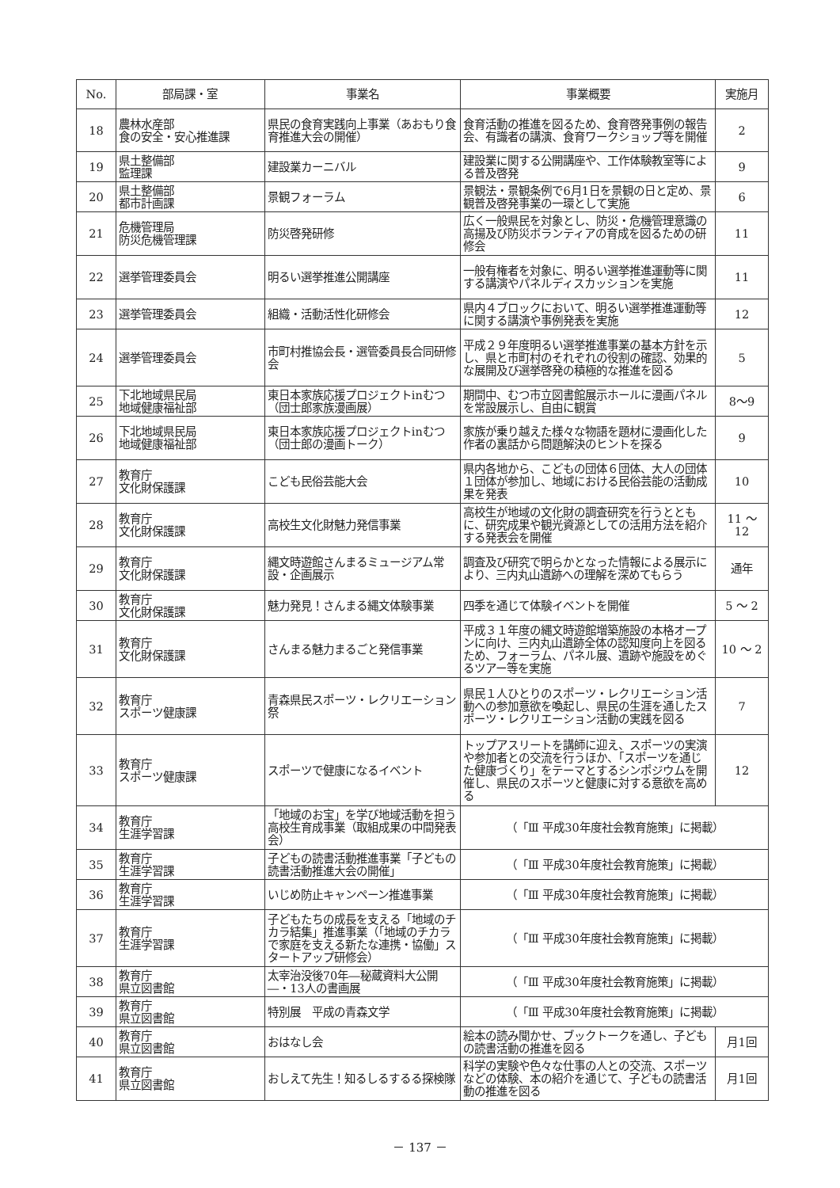| No. | 部局課・室 | 事業名 | 事業概要 | 実施月 |
| --- | --- | --- | --- | --- |
| 18 | 農林水産部 食の安全・安心推進課 | 県民の食育実践向上事業（あおもり食育推進大会の開催） | 食育活動の推進を図るため、食育啓発事例の報告会、有識者の講演、食育ワークショップ等を開催 | 2 |
| 19 | 県土整備部 監理課 | 建設業カーニバル | 建設業に関する公開講座や、工作体験教室等による普及啓発 | 9 |
| 20 | 県土整備部 都市計画課 | 景観フォーラム | 景観法・景観条例で6月1日を景観の日と定め、景観普及啓発事業の一環として実施 | 6 |
| 21 | 危機管理局 防災危機管理課 | 防災啓発研修 | 広く一般県民を対象とし、防災・危機管理意識の高揚及び防災ボランティアの育成を図るための研修会 | 11 |
| 22 | 選挙管理委員会 | 明るい選挙推進公開講座 | 一般有権者を対象に、明るい選挙推進運動等に関する講演やパネルディスカッションを実施 | 11 |
| 23 | 選挙管理委員会 | 組織・活動活性化研修会 | 県内４ブロックにおいて、明るい選挙推進運動等に関する講演や事例発表を実施 | 12 |
| 24 | 選挙管理委員会 | 市町村推協会長・選管委員長合同研修会 | 平成２９年度明るい選挙推進事業の基本方針を示し、県と市町村のそれぞれの役割の確認、効果的な展開及び選挙啓発の積極的な推進を図る | 5 |
| 25 | 下北地域県民局 地域健康福祉部 | 東日本家族応援プロジェクトinむつ（団士郎家族漫画展） | 期間中、むつ市立図書館展示ホールに漫画パネルを常設展示し、自由に観賞 | 8〜9 |
| 26 | 下北地域県民局 地域健康福祉部 | 東日本家族応援プロジェクトinむつ（団士郎の漫画トーク） | 家族が乗り越えた様々な物語を題材に漫画化した作者の裏話から問題解決のヒントを探る | 9 |
| 27 | 教育庁 文化財保護課 | こども民俗芸能大会 | 県内各地から、こどもの団体６団体、大人の団体１団体が参加し、地域における民俗芸能の活動成果を発表 | 10 |
| 28 | 教育庁 文化財保護課 | 高校生文化財魅力発信事業 | 高校生が地域の文化財の調査研究を行うとともに、研究成果や観光資源としての活用方法を紹介する発表会を開催 | 11 〜 12 |
| 29 | 教育庁 文化財保護課 | 縄文時遊館さんまるミュージアム常設・企画展示 | 調査及び研究で明らかとなった情報による展示により、三内丸山遺跡への理解を深めてもらう | 通年 |
| 30 | 教育庁 文化財保護課 | 魅力発見！さんまる縄文体験事業 | 四季を通じて体験イベントを開催 | 5 〜 2 |
| 31 | 教育庁 文化財保護課 | さんまる魅力まるごと発信事業 | 平成３１年度の縄文時遊館増築施設の本格オープンに向け、三内丸山遺跡全体の認知度向上を図るため、フォーラム、パネル展、遺跡や施設をめぐるツアー等を実施 | 10 〜 2 |
| 32 | 教育庁 スポーツ健康課 | 青森県民スポーツ・レクリエーション祭 | 県民１人ひとりのスポーツ・レクリエーション活動への参加意欲を喚起し、県民の生涯を通したスポーツ・レクリエーション活動の実践を図る | 7 |
| 33 | 教育庁 スポーツ健康課 | スポーツで健康になるイベント | トップアスリートを講師に迎え、スポーツの実演や参加者との交流を行うほか、「スポーツを通じた健康づくり」をテーマとするシンポジウムを開催し、県民のスポーツと健康に対する意欲を高める | 12 |
| 34 | 教育庁 生涯学習課 | 「地域のお宝」を学び地域活動を担う高校生育成事業（取組成果の中間発表会） | （「Ⅲ 平成30年度社会教育施策」に掲載） | |
| 35 | 教育庁 生涯学習課 | 子どもの読書活動推進事業「子どもの読書活動推進大会の開催」 | （「Ⅲ 平成30年度社会教育施策」に掲載） | |
| 36 | 教育庁 生涯学習課 | いじめ防止キャンペーン推進事業 | （「Ⅲ 平成30年度社会教育施策」に掲載） | |
| 37 | 教育庁 生涯学習課 | 子どもたちの成長を支える「地域のチカラ結集」推進事業（「地域のチカラで家庭を支える新たな連携・協働」スタートアップ研修会） | （「Ⅲ 平成30年度社会教育施策」に掲載） | |
| 38 | 教育庁 県立図書館 | 太宰治没後70年―秘蔵資料大公開―・13人の書画展 | （「Ⅲ 平成30年度社会教育施策」に掲載） | |
| 39 | 教育庁 県立図書館 | 特別展 平成の青森文学 | （「Ⅲ 平成30年度社会教育施策」に掲載） | |
| 40 | 教育庁 県立図書館 | おはなし会 | 絵本の読み聞かせ、ブックトークを通し、子どもの読書活動の推進を図る | 月1回 |
| 41 | 教育庁 県立図書館 | おしえて先生！知るしるするる探検隊 | 科学の実験や色々な仕事の人との交流、スポーツなどの体験、本の紹介を通じて、子どもの読書活動の推進を図る | 月1回 |
－ 137 －